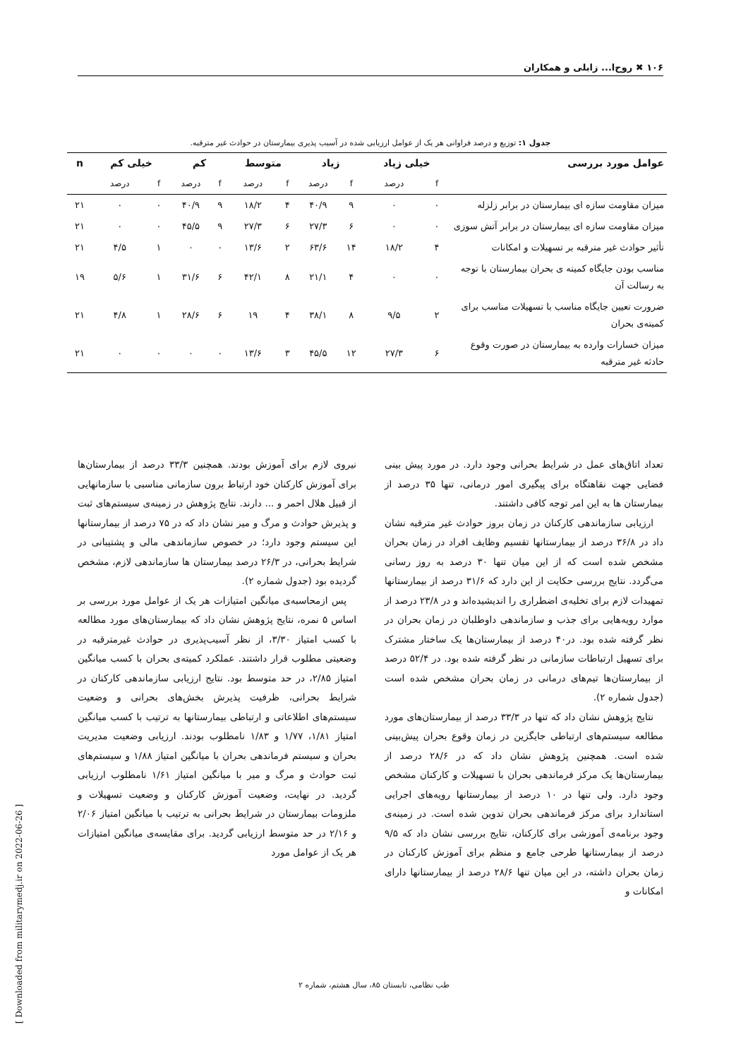۱۰۶ ✖ روح‌ا... زابلی و همکاران
جدول ۱: توزیع و درصد فراوانی هر یک از عوامل ارزیابی شده در آسیب پذیری بیمارستان در حوادث غیر مترقبه.
| عوامل مورد بررسی | خیلی زیاد | | زیاد | | متوسط | | کم | | خیلی کم | | n |
| --- | --- | --- | --- | --- | --- | --- | --- | --- | --- | --- | --- |
| | f | درصد | f | درصد | f | درصد | f | درصد | f | درصد | |
| میزان مقاومت سازه ای بیمارستان در برابر زلزله | ۰ | ۰ | ۹ | ۴۰/۹ | ۴ | ۱۸/۲ | ۹ | ۴۰/۹ | ۰ | ۰ | ۲۱ |
| میزان مقاومت سازه ای بیمارستان در برابر آتش سوزی | ۰ | ۰ | ۶ | ۲۷/۳ | ۶ | ۲۷/۳ | ۹ | ۴۵/۵ | ۰ | ۰ | ۲۱ |
| تأثیر حوادث غیر مترقبه بر تسهیلات و امکانات | ۴ | ۱۸/۲ | ۱۴ | ۶۳/۶ | ۲ | ۱۳/۶ | ۰ | ۰ | ۱ | ۴/۵ | ۲۱ |
| مناسب بودن جایگاه کمیته ی بحران بیمارستان با توجه به رسالت آن | ۰ | ۰ | ۴ | ۲۱/۱ | ۸ | ۴۲/۱ | ۶ | ۳۱/۶ | ۱ | ۵/۶ | ۱۹ |
| ضرورت تعیین جایگاه مناسب با تسهیلات مناسب برای کمیته‌ی بحران | ۲ | ۹/۵ | ۸ | ۳۸/۱ | ۴ | ۱۹ | ۶ | ۲۸/۶ | ۱ | ۴/۸ | ۲۱ |
| میزان خسارات وارده به بیمارستان در صورت وقوع حادثه غیر مترقبه | ۶ | ۲۷/۳ | ۱۲ | ۴۵/۵ | ۳ | ۱۳/۶ | ۰ | ۰ | ۰ | ۰ | ۲۱ |
تعداد اتاق‌های عمل در شرایط بحرانی وجود دارد. در مورد پیش بینی فضایی جهت نقاهتگاه برای پیگیری امور درمانی، تنها ۳۵ درصد از بیمارستان ها به این امر توجه کافی داشتند.
ارزیابی سازماندهی کارکنان در زمان بروز حوادث غیر مترقبه نشان داد در ۳۶/۸ درصد از بیمارستانها تقسیم وظایف افراد در زمان بحران مشخص شده است که از این میان تنها ۳۰ درصد به روز رسانی می‌گردد. نتایج بررسی حکایت از این دارد که ۳۱/۶ درصد از بیمارستانها تمهیدات لازم برای تخلیه‌ی اضطراری را اندیشیده‌اند و در ۲۳/۸ درصد از موارد رویه‌هایی برای جذب و سازماندهی داوطلبان در زمان بحران در نظر گرفته شده بود. در۴۰ درصد از بیمارستان‌ها یک ساختار مشترک برای تسهیل ارتباطات سازمانی در نظر گرفته شده بود. در ۵۲/۴ درصد از بیمارستان‌ها تیم‌های درمانی در زمان بحران مشخص شده است (جدول شماره ۲).
نتایج پژوهش نشان داد که تنها در ۳۳/۳ درصد از بیمارستان‌های مورد مطالعه سیستم‌های ارتباطی جایگزین در زمان وقوع بحران پیش‌بینی شده است. همچنین پژوهش نشان داد که در ۲۸/۶ درصد از بیمارستان‌ها یک مرکز فرماندهی بحران با تسهیلات و کارکنان مشخص وجود دارد. ولی تنها در ۱۰ درصد از بیمارستانها رویه‌های اجرایی استاندارد برای مرکز فرماندهی بحران تدوین شده است. در زمینه‌ی وجود برنامه‌ی آموزشی برای کارکنان، نتایج بررسی نشان داد که ۹/۵ درصد از بیمارستانها طرحی جامع و منظم برای آموزش کارکنان در زمان بحران داشته، در این میان تنها ۲۸/۶ درصد از بیمارستانها دارای امکانات و
نیروی لازم برای آموزش بودند. همچنین ۳۳/۳ درصد از بیمارستان‌ها برای آموزش کارکنان خود ارتباط برون سازمانی مناسبی با سازمانهایی از قبیل هلال احمر و ... دارند. نتایج پژوهش در زمینه‌ی سیستم‌های ثبت و پذیرش حوادث و مرگ و میر نشان داد که در ۷۵ درصد از بیمارستانها این سیستم وجود دارد؛ در خصوص سازماندهی مالی و پشتیبانی در شرایط بحرانی، در ۲۶/۳ درصد بیمارستان ها سازماندهی لازم، مشخص گردیده بود (جدول شماره ۲).
پس ازمحاسبه‌ی میانگین امتیازات هر یک از عوامل مورد بررسی بر اساس ۵ نمره، نتایج پژوهش نشان داد که بیمارستان‌های مورد مطالعه با کسب امتیاز ۳/۳۰، از نظر آسیب‌پذیری در حوادث غیرمترقبه در وضعیتی مطلوب قرار داشتند. عملکرد کمیته‌ی بحران با کسب میانگین امتیاز ۲/۸۵، در حد متوسط بود. نتایج ارزیابی سازماندهی کارکنان در شرایط بحرانی، ظرفیت پذیرش بخش‌های بحرانی و وضعیت سیستم‌های اطلاعاتی و ارتباطی بیمارستانها به ترتیب با کسب میانگین امتیاز ۱/۸۱، ۱/۷۷ و ۱/۸۳ نامطلوب بودند. ارزیابی وضعیت مدیریت بحران و سیستم فرماندهی بحران با میانگین امتیاز ۱/۸۸ و سیستم‌های ثبت حوادث و مرگ و میر با میانگین امتیاز ۱/۶۱ نامطلوب ارزیابی گردید. در نهایت، وضعیت آموزش کارکنان و وضعیت تسهیلات و ملزومات بیمارستان در شرایط بحرانی به ترتیب با میانگین امتیاز ۲/۰۶ و ۲/۱۶ در حد متوسط ارزیابی گردید. برای مقایسه‌ی میانگین امتیازات هر یک از عوامل مورد
طب نظامی، تابستان ۸۵، سال هشتم، شماره ۲
[ Downloaded from militarymedj.ir on 2022-06-26 ]